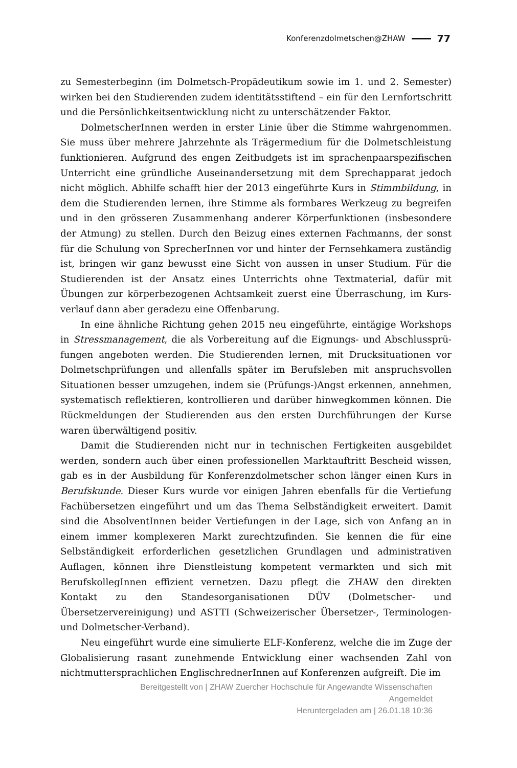Konferenzdolmetschen@ZHAW 77
zu Semesterbeginn (im Dolmetsch-Propädeutikum sowie im 1. und 2. Semester) wirken bei den Studierenden zudem identitätsstiftend – ein für den Lernfort­schritt und die Persönlichkeitsentwicklung nicht zu unterschätzender Faktor.
DolmetscherInnen werden in erster Linie über die Stimme wahrgenommen. Sie muss über mehrere Jahrzehnte als Trägermedium für die Dolmetschleistung funktionieren. Aufgrund des engen Zeitbudgets ist im sprachenpaarspezifischen Unterricht eine gründliche Auseinandersetzung mit dem Sprechapparat jedoch nicht möglich. Abhilfe schafft hier der 2013 eingeführte Kurs in Stimmbildung, in dem die Studierenden lernen, ihre Stimme als formbares Werkzeug zu begreifen und in den grösseren Zusammenhang anderer Körperfunktionen (insbesondere der Atmung) zu stellen. Durch den Beizug eines externen Fachmanns, der sonst für die Schulung von SprecherInnen vor und hinter der Fernsehkamera zustän­dig ist, bringen wir ganz bewusst eine Sicht von aussen in unser Studium. Für die Studierenden ist der Ansatz eines Unterrichts ohne Textmaterial, dafür mit Übungen zur körperbezogenen Achtsamkeit zuerst eine Überraschung, im Kurs­verlauf dann aber geradezu eine Offenbarung.
In eine ähnliche Richtung gehen 2015 neu eingeführte, eintägige Workshops in Stressmanagement, die als Vorbereitung auf die Eignungs- und Abschlussprü­fungen angeboten werden. Die Studierenden lernen, mit Drucksituationen vor Dolmetschprüfungen und allenfalls später im Berufsleben mit anspruchsvollen Situationen besser umzugehen, indem sie (Prüfungs-)Angst erkennen, anneh­men, systematisch reflektieren, kontrollieren und darüber hinwegkommen können. Die Rückmeldungen der Studierenden aus den ersten Durchführungen der Kurse waren überwältigend positiv.
Damit die Studierenden nicht nur in technischen Fertigkeiten ausgebil­det werden, sondern auch über einen professionellen Marktauftritt Bescheid wissen, gab es in der Ausbildung für Konferenzdolmetscher schon länger einen Kurs in Berufskunde. Dieser Kurs wurde vor einigen Jahren ebenfalls für die Vertiefung Fachübersetzen eingeführt und um das Thema Selbständigkeit erweitert. Damit sind die AbsolventInnen beider Vertiefungen in der Lage, sich von Anfang an in einem immer komplexeren Markt zurechtzufinden. Sie kennen die für eine Selbständigkeit erforderlichen gesetzlichen Grundlagen und administrativen Auflagen, können ihre Dienstleistung kompetent vermark­ten und sich mit BerufskollegInnen effizient vernetzen. Dazu pflegt die ZHAW den direkten Kontakt zu den Standesorganisationen DÜV (Dolmetscher- und Übersetzervereinigung) und ASTTI (Schweizerischer Übersetzer-, Terminolo­gen- und Dolmetscher-Verband).
Neu eingeführt wurde eine simulierte ELF-Konferenz, welche die im Zuge der Globalisierung rasant zunehmende Entwicklung einer wachsenden Zahl von nichtmuttersprachlichen EnglischrednerInnen auf Konferenzen aufgreift. Die im
Bereitgestellt von | ZHAW Zuercher Hochschule für Angewandte Wissenschaften
Angemeldet
Heruntergeladen am | 26.01.18 10:36